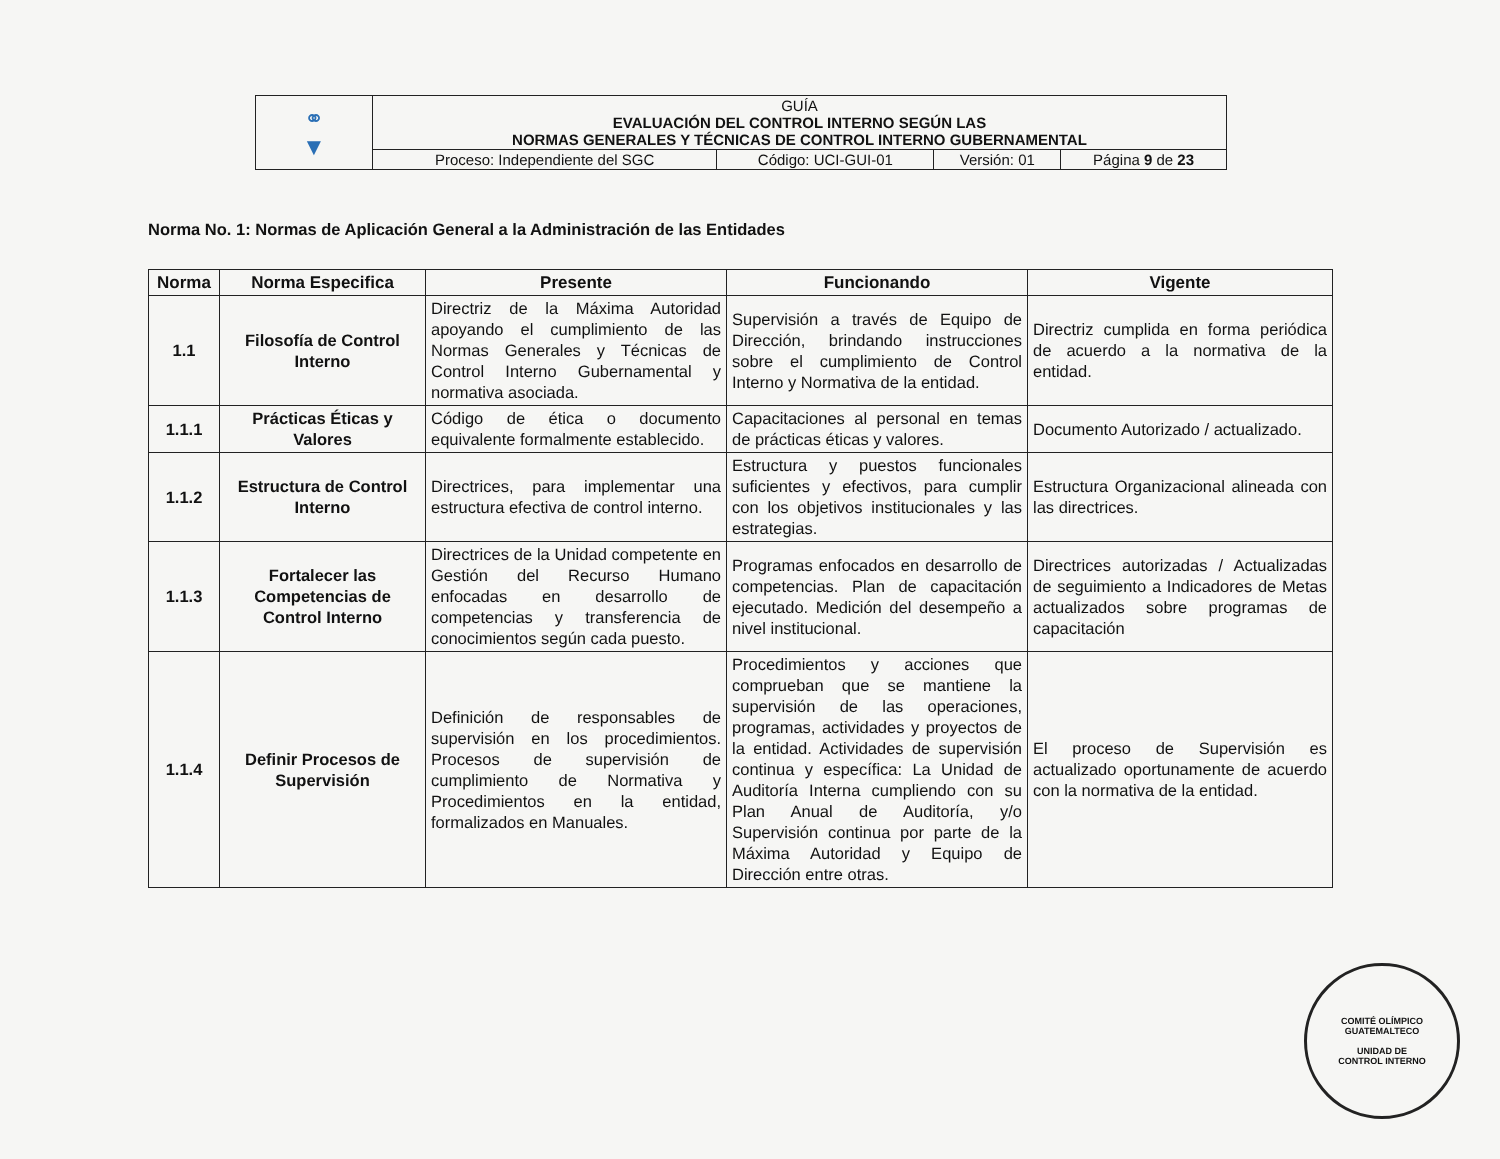| ⚭ ▼ | GUÍA EVALUACIÓN DEL CONTROL INTERNO SEGÚN LAS NORMAS GENERALES Y TÉCNICAS DE CONTROL INTERNO GUBERNAMENTAL | | | |
| | Proceso: Independiente del SGC | Código: UCI-GUI-01 | Versión: 01 | Página 9 de 23 |
Norma No. 1: Normas de Aplicación General a la Administración de las Entidades
| Norma | Norma Especifica | Presente | Funcionando | Vigente |
| --- | --- | --- | --- | --- |
| 1.1 | Filosofía de Control Interno | Directriz de la Máxima Autoridad apoyando el cumplimiento de las Normas Generales y Técnicas de Control Interno Gubernamental y normativa asociada. | Supervisión a través de Equipo de Dirección, brindando instrucciones sobre el cumplimiento de Control Interno y Normativa de la entidad. | Directriz cumplida en forma periódica de acuerdo a la normativa de la entidad. |
| 1.1.1 | Prácticas Éticas y Valores | Código de ética o documento equivalente formalmente establecido. | Capacitaciones al personal en temas de prácticas éticas y valores. | Documento Autorizado / actualizado. |
| 1.1.2 | Estructura de Control Interno | Directrices, para implementar una estructura efectiva de control interno. | Estructura y puestos funcionales suficientes y efectivos, para cumplir con los objetivos institucionales y las estrategias. | Estructura Organizacional alineada con las directrices. |
| 1.1.3 | Fortalecer las Competencias de Control Interno | Directrices de la Unidad competente en Gestión del Recurso Humano enfocadas en desarrollo de competencias y transferencia de conocimientos según cada puesto. | Programas enfocados en desarrollo de competencias. Plan de capacitación ejecutado. Medición del desempeño a nivel institucional. | Directrices autorizadas / Actualizadas de seguimiento a Indicadores de Metas actualizados sobre programas de capacitación |
| 1.1.4 | Definir Procesos de Supervisión | Definición de responsables de supervisión en los procedimientos. Procesos de supervisión de cumplimiento de Normativa y Procedimientos en la entidad, formalizados en Manuales. | Procedimientos y acciones que comprueban que se mantiene la supervisión de las operaciones, programas, actividades y proyectos de la entidad. Actividades de supervisión continua y específica: La Unidad de Auditoría Interna cumpliendo con su Plan Anual de Auditoría, y/o Supervisión continua por parte de la Máxima Autoridad y Equipo de Dirección entre otras. | El proceso de Supervisión es actualizado oportunamente de acuerdo con la normativa de la entidad. |
COMITÉ OLÍMPICO GUATEMALTECO
UNIDAD DE
CONTROL INTERNO